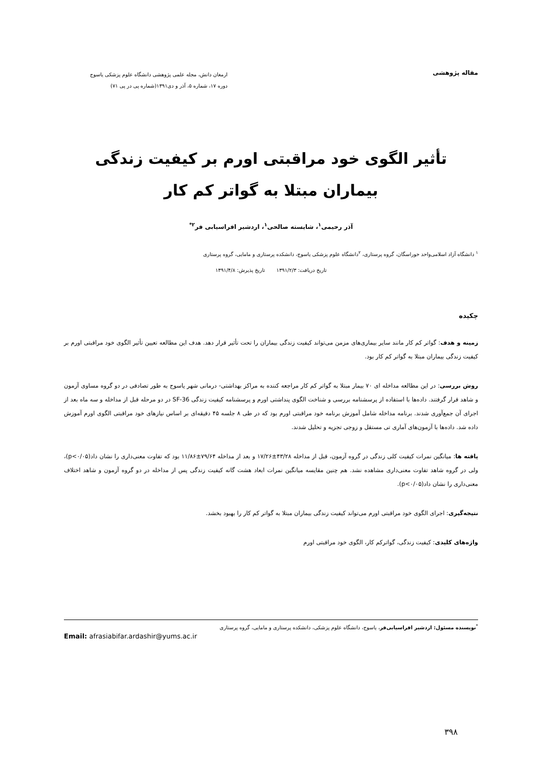مقاله پژوهشی
ارمغان دانش، مجله علمی پژوهشی دانشگاه علوم پزشکی یاسوج
دوره ۱۷، شماره ۵، آذر و دی۱۳۹۱(شماره پی در پی ۷۱)
تأثیر الگوی خود مراقبتی اورم بر کیفیت زندگی بیماران مبتلا به گواتر کم کار
آذر رحیمی<sup>۱</sup>، شایسته صالحی<sup>۱</sup>، اردشیر افراسیابی فر<sup>۲*</sup>
<sup>۱</sup> دانشگاه آزاد اسلامی‌واحد خوراسگان، گروه پرستاری، <sup>۲</sup>دانشگاه علوم پزشکی یاسوج، دانشکده پرستاری و مامایی، گروه پرستاری
تاریخ دریافت: ۱۳۹۱/۲/۳ تاریخ پذیرش: ۱۳۹۱/۴/۸
چکیده
زمینه و هدف: گواتر کم کار مانند سایر بیماری‌های مزمن می‌تواند کیفیت زندگی بیماران را تحت تأثیر قرار دهد. هدف این مطالعه تعیین تأثیر الگوی خود مراقبتی اورم بر کیفیت زندگی بیماران مبتلا به گواتر کم کار بود.
روش بررسی: در این مطالعه مداخله ای ۷۰ بیمار مبتلا به گواتر کم کار مراجعه کننده به مراکز بهداشتی- درمانی شهر یاسوج به طور تصادفی در دو گروه مساوی آزمون و شاهد قرار گرفتند. داده‌ها با استفاده از پرسشنامه بررسی و شناخت الگوی پنداشتی اورم و پرسشنامه کیفیت زندگی SF-36 در دو مرحله قبل از مداخله و سه ماه بعد از اجرای آن جمع‌آوری شدند. برنامه مداخله شامل آموزش برنامه خود مراقبتی اورم بود که در طی ۸ جلسه ۴۵ دقیقه‌ای بر اساس نیازهای خود مراقبتی الگوی اورم آموزش داده شد. داده‌ها با آزمون‌های آماری تی مستقل و زوجی تجزیه و تحلیل شدند.
یافته ها: میانگین نمرات کیفیت کلی زندگی در گروه آزمون، قبل از مداخله ۴۳/۲۸±۱۷/۲۶ و بعد از مداخله ۷۹/۶۴±۱۱/۸۶ بود که تفاوت معنی‌داری را نشان داد(p<۰/۰۵)، ولی در گروه شاهد تفاوت معنی‌داری مشاهده نشد. هم چنین مقایسه میانگین نمرات ابعاد هشت گانه کیفیت زندگی پس از مداخله در دو گروه آزمون و شاهد اختلاف معنی‌داری را نشان داد(p<۰/۰۵).
نتیجه‌گیری: اجرای الگوی خود مراقبتی اورم می‌تواند کیفیت زندگی بیماران مبتلا به گواتر کم کار را بهبود بخشد.
واژه‌های کلیدی: کیفیت زندگی، گواترکم کار، الگوی خود مراقبتی اورم
<sup>*</sup> نویسنده مسئول: اردشیر افراسیابی‌فر، یاسوج، دانشگاه علوم پزشکی، دانشکده پرستاری و مامایی، گروه پرستاری
Email: afrasiabifar.ardashir@yums.ac.ir
۳۹۸